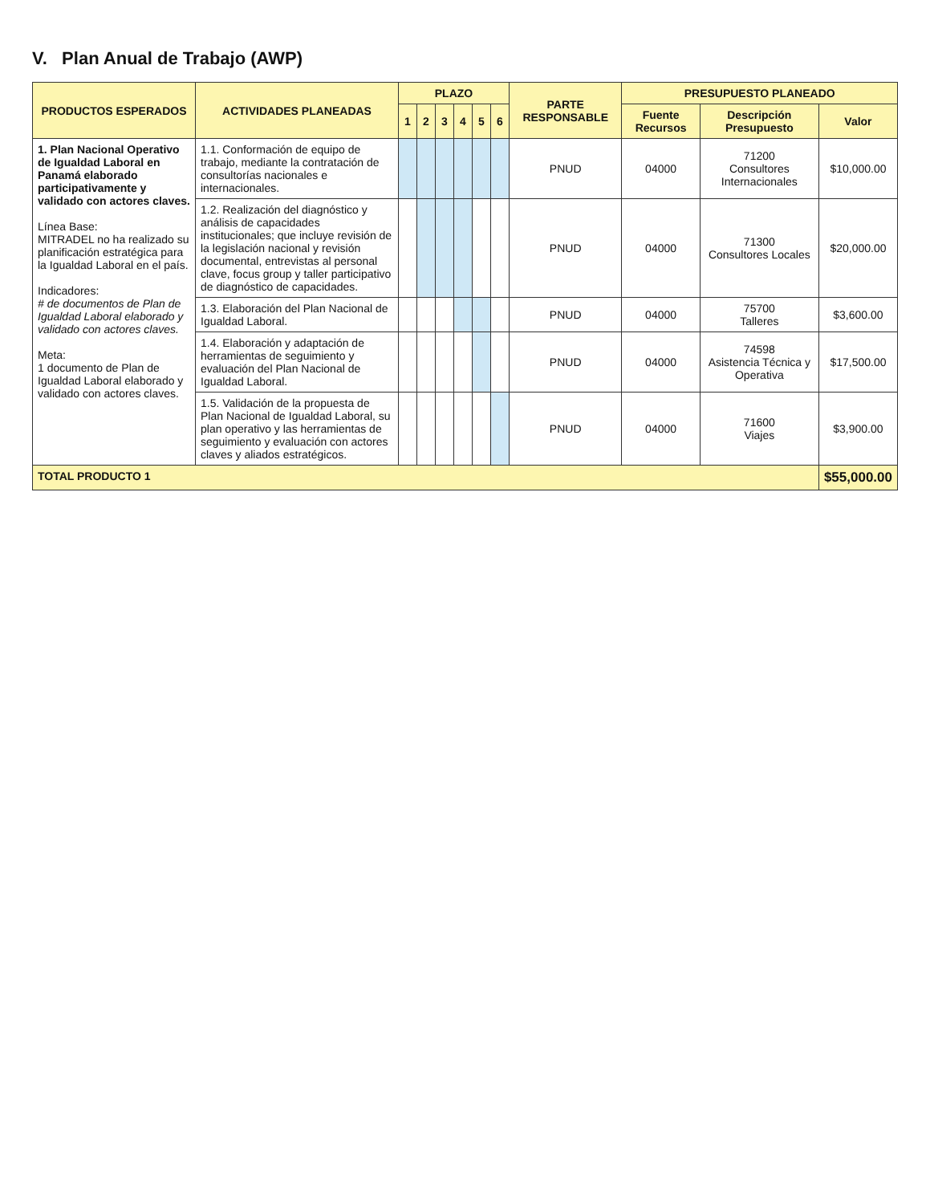V. Plan Anual de Trabajo (AWP)
| PRODUCTOS ESPERADOS | ACTIVIDADES PLANEADAS | PLAZO | | | | | | PARTE RESPONSABLE | PRESUPUESTO PLANEADO | | |
| --- | --- | --- | --- | --- | --- | --- | --- | --- | --- | --- | --- |
| | | 1 | 2 | 3 | 4 | 5 | 6 | | Fuente Recursos | Descripción Presupuesto | Valor |
| 1. Plan Nacional Operativo de Igualdad Laboral en Panamá elaborado participativamente y validado con actores claves. Línea Base: MITRADEL no ha realizado su planificación estratégica para la Igualdad Laboral en el país. Indicadores: # de documentos de Plan de Igualdad Laboral elaborado y validado con actores claves. Meta: 1 documento de Plan de Igualdad Laboral elaborado y validado con actores claves. | 1.1. Conformación de equipo de trabajo, mediante la contratación de consultorías nacionales e internacionales. | | | | | | | PNUD | 04000 | 71200 Consultores Internacionales | $10,000.00 |
| | 1.2. Realización del diagnóstico y análisis de capacidades institucionales; que incluye revisión de la legislación nacional y revisión documental, entrevistas al personal clave, focus group y taller participativo de diagnóstico de capacidades. | | | | | | | PNUD | 04000 | 71300 Consultores Locales | $20,000.00 |
| | 1.3. Elaboración del Plan Nacional de Igualdad Laboral. | | | | | | | PNUD | 04000 | 75700 Talleres | $3,600.00 |
| | 1.4. Elaboración y adaptación de herramientas de seguimiento y evaluación del Plan Nacional de Igualdad Laboral. | | | | | | | PNUD | 04000 | 74598 Asistencia Técnica y Operativa | $17,500.00 |
| | 1.5. Validación de la propuesta de Plan Nacional de Igualdad Laboral, su plan operativo y las herramientas de seguimiento y evaluación con actores claves y aliados estratégicos. | | | | | | | PNUD | 04000 | 71600 Viajes | $3,900.00 |
| TOTAL PRODUCTO 1 | | | | | | | | | | | $55,000.00 |